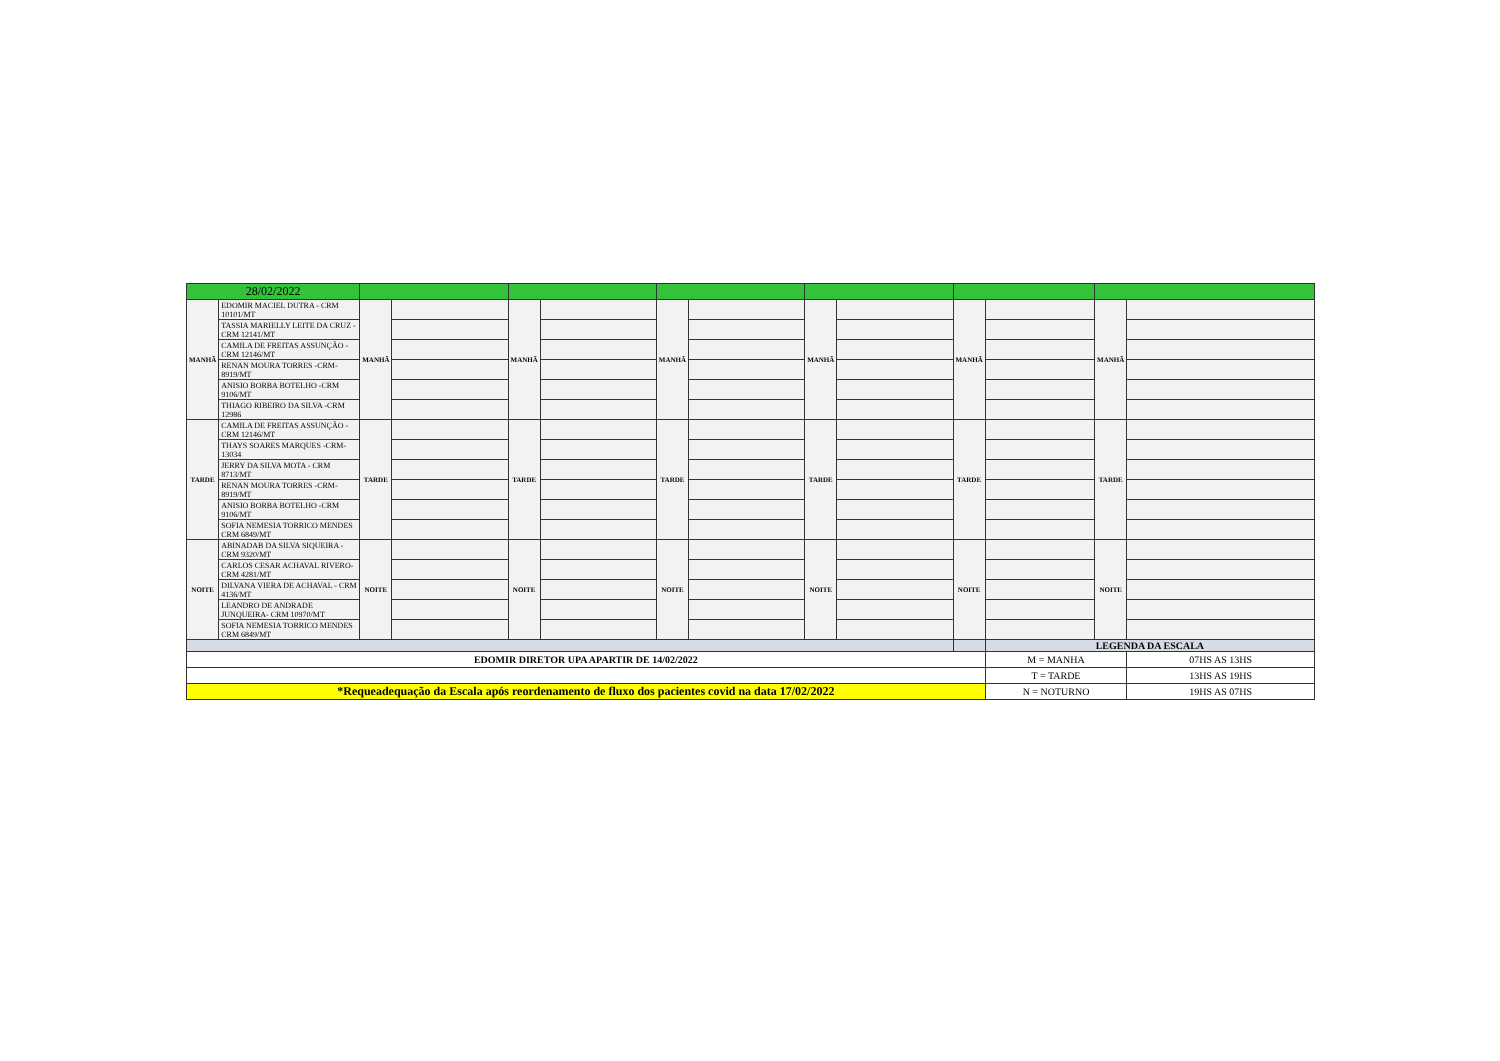| 28/02/2022 | | | | | | | | | | | | | |
| MANHÃ | EDOMIR MACIEL DUTRA - CRM 10101/MT | MANHÃ | | MANHÃ | | MANHÃ | | MANHÃ | | MANHÃ | | MANHÃ | |
| | TASSIA MARIELLY LEITE DA CRUZ - CRM 12141/MT | | | | | | | | | | | | |
| | CAMILA DE FREITAS ASSUNÇÃO - CRM 12146/MT | | | | | | | | | | | | |
| | RENAN MOURA TORRES -CRM- 8919/MT | | | | | | | | | | | | |
| | ANISIO BORBA BOTELHO -CRM 9106/MT | | | | | | | | | | | | |
| | THIAGO RIBEIRO DA SILVA -CRM 12986 | | | | | | | | | | | | |
| TARDE | CAMILA DE FREITAS ASSUNÇÃO - CRM 12146/MT | TARDE | | TARDE | | TARDE | | TARDE | | TARDE | | TARDE | |
| | THAYS SOARES MARQUES -CRM- 13034 | | | | | | | | | | | | |
| | JERRY DA SILVA MOTA - CRM 8713/MT | | | | | | | | | | | | |
| | RENAN MOURA TORRES -CRM- 8919/MT | | | | | | | | | | | | |
| | ANISIO BORBA BOTELHO -CRM 9106/MT | | | | | | | | | | | | |
| | SOFIA NEMESIA TORRICO MENDES CRM 6849/MT | | | | | | | | | | | | |
| NOITE | ABINADAB DA SILVA SIQUEIRA - CRM 9320/MT | NOITE | | NOITE | | NOITE | | NOITE | | NOITE | | NOITE | |
| | CARLOS CESAR ACHAVAL RIVERO- CRM 4281/MT | | | | | | | | | | | | |
| | DILVANA VIERA DE ACHAVAL - CRM 4136/MT | | | | | | | | | | | | |
| | LEANDRO DE ANDRADE JUNQUEIRA- CRM 10970/MT | | | | | | | | | | | | |
| | SOFIA NEMESIA TORRICO MENDES CRM 6849/MT | | | | | | | | | | | | |
| | | | | | | | | | | | LEGENDA DA ESCALA | | |
| EDOMIR DIRETOR UPA APARTIR DE 14/02/2022 | | | | | | | | | | | M = MANHA | | 07HS AS 13HS |
| | | | | | | | | | | | T = TARDE | | 13HS AS 19HS |
| *Requeadequação da Escala após reordenamento de fluxo dos pacientes covid na data 17/02/2022 | | | | | | | | | | | N = NOTURNO | | 19HS AS 07HS |